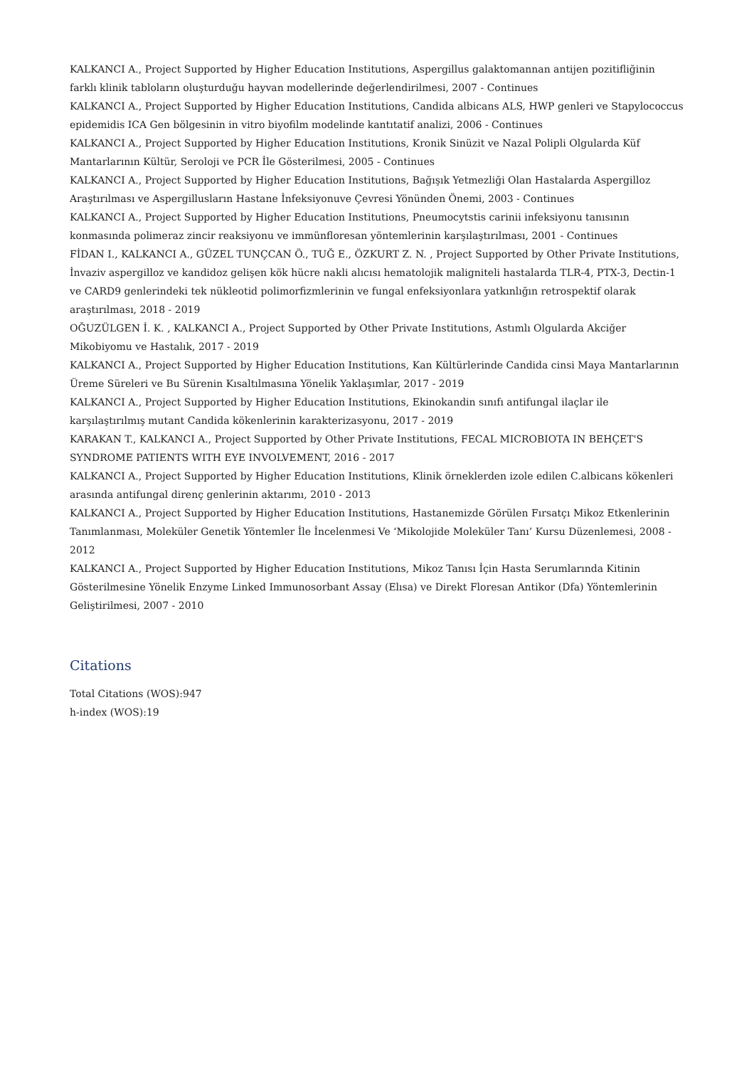KALKANCI A., Project Supported by Higher Education Institutions, Aspergillus galaktomannan antijen pozitifliğinin farklı klinik tabloların oluşturduğu hayvan modellerinde değerlendirilmesi, 2007 - Continues
KALKANCI A., Project Supported by Higher Education Institutions, Candida albicans ALS, HWP genleri ve Stapylococcus epidemidis ICA Gen bölgesinin in vitro biyofilm modelinde kantıtatif analizi, 2006 - Continues
KALKANCI A., Project Supported by Higher Education Institutions, Kronik Sinüzit ve Nazal Polipli Olgularda Küf Mantarlarının Kültür, Seroloji ve PCR İle Gösterilmesi, 2005 - Continues
KALKANCI A., Project Supported by Higher Education Institutions, Bağışık Yetmezliği Olan Hastalarda Aspergilloz Araştırılması ve Aspergillusların Hastane İnfeksiyonuve Çevresi Yönünden Önemi, 2003 - Continues
KALKANCI A., Project Supported by Higher Education Institutions, Pneumocytstis carinii infeksiyonu tanısının konmasında polimeraz zincir reaksiyonu ve immünfloresan yöntemlerinin karşılaştırılması, 2001 - Continues
FİDAN I., KALKANCI A., GÜZEL TUNÇCAN Ö., TUĞ E., ÖZKURT Z. N. , Project Supported by Other Private Institutions, İnvaziv aspergilloz ve kandidoz gelişen kök hücre nakli alıcısı hematolojik maligniteli hastalarda TLR-4, PTX-3, Dectin-1 ve CARD9 genlerindeki tek nükleotid polimorfizmlerinin ve fungal enfeksiyonlara yatkınlığın retrospektif olarak araştırılması, 2018 - 2019
OĞUZÜLGEN İ. K. , KALKANCI A., Project Supported by Other Private Institutions, Astımlı Olgularda Akciğer Mikobiyomu ve Hastalık, 2017 - 2019
KALKANCI A., Project Supported by Higher Education Institutions, Kan Kültürlerinde Candida cinsi Maya Mantarlarının Üreme Süreleri ve Bu Sürenin Kısaltılmasına Yönelik Yaklaşımlar, 2017 - 2019
KALKANCI A., Project Supported by Higher Education Institutions, Ekinokandin sınıfı antifungal ilaçlar ile karşılaştırılmış mutant Candida kökenlerinin karakterizasyonu, 2017 - 2019
KARAKAN T., KALKANCI A., Project Supported by Other Private Institutions, FECAL MICROBIOTA IN BEHÇET'S SYNDROME PATIENTS WITH EYE INVOLVEMENT, 2016 - 2017
KALKANCI A., Project Supported by Higher Education Institutions, Klinik örneklerden izole edilen C.albicans kökenleri arasında antifungal direnç genlerinin aktarımı, 2010 - 2013
KALKANCI A., Project Supported by Higher Education Institutions, Hastanemizde Görülen Fırsatçı Mikoz Etkenlerinin Tanımlanması, Moleküler Genetik Yöntemler İle İncelenmesi Ve ‘Mikolojide Moleküler Tanı’ Kursu Düzenlemesi, 2008 - 2012
KALKANCI A., Project Supported by Higher Education Institutions, Mikoz Tanısı İçin Hasta Serumlarında Kitinin Gösterilmesine Yönelik Enzyme Linked Immunosorbant Assay (Elısa) ve Direkt Floresan Antikor (Dfa) Yöntemlerinin Geliştirilmesi, 2007 - 2010
Citations
Total Citations (WOS):947
h-index (WOS):19